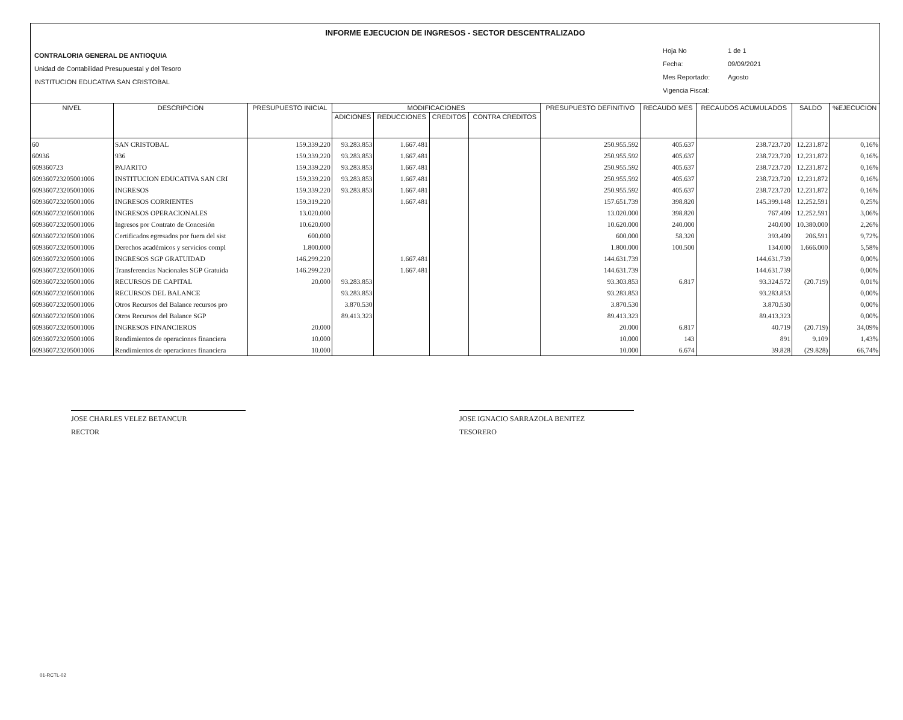INFORME EJECUCION DE INGRESOS - SECTOR DESCENTRALIZADO
CONTRALORIA GENERAL DE ANTIOQUIA
Unidad de Contabilidad Presupuestal y del Tesoro
INSTITUCION EDUCATIVA SAN CRISTOBAL
Hoja No 1 de 1
Fecha: 09/09/2021
Mes Reportado: Agosto
Vigencia Fiscal:
| NIVEL | DESCRIPCION | PRESUPUESTO INICIAL | MODIFICACIONES | | | | PRESUPUESTO DEFINITIVO | RECAUDO MES | RECAUDOS ACUMULADOS | SALDO | %EJECUCION |
| --- | --- | --- | --- | --- | --- | --- | --- | --- | --- | --- | --- |
| | | | ADICIONES | REDUCCIONES | CREDITOS | CONTRA CREDITOS | | | | | |
| 60 | SAN CRISTOBAL | 159.339.220 | 93.283.853 | 1.667.481 | | | 250.955.592 | 405.637 | 238.723.720 | 12.231.872 | 0,16% |
| 60936 | 936 | 159.339.220 | 93.283.853 | 1.667.481 | | | 250.955.592 | 405.637 | 238.723.720 | 12.231.872 | 0,16% |
| 609360723 | PAJARITO | 159.339.220 | 93.283.853 | 1.667.481 | | | 250.955.592 | 405.637 | 238.723.720 | 12.231.872 | 0,16% |
| 609360723205001006 | INSTITUCION EDUCATIVA SAN CRI | 159.339.220 | 93.283.853 | 1.667.481 | | | 250.955.592 | 405.637 | 238.723.720 | 12.231.872 | 0,16% |
| 609360723205001006 | INGRESOS | 159.339.220 | 93.283.853 | 1.667.481 | | | 250.955.592 | 405.637 | 238.723.720 | 12.231.872 | 0,16% |
| 609360723205001006 | INGRESOS CORRIENTES | 159.319.220 | | 1.667.481 | | | 157.651.739 | 398.820 | 145.399.148 | 12.252.591 | 0,25% |
| 609360723205001006 | INGRESOS OPERACIONALES | 13.020.000 | | | | | 13.020.000 | 398.820 | 767.409 | 12.252.591 | 3,06% |
| 609360723205001006 | Ingresos por Contrato de Concesión | 10.620.000 | | | | | 10.620.000 | 240.000 | 240.000 | 10.380.000 | 2,26% |
| 609360723205001006 | Certificados egresados por fuera del sist | 600.000 | | | | | 600.000 | 58.320 | 393.409 | 206.591 | 9,72% |
| 609360723205001006 | Derechos académicos y servicios compl | 1.800.000 | | | | | 1.800.000 | 100.500 | 134.000 | 1.666.000 | 5,58% |
| 609360723205001006 | INGRESOS SGP GRATUIDAD | 146.299.220 | | 1.667.481 | | | 144.631.739 | | 144.631.739 | | 0,00% |
| 609360723205001006 | Transferencias Nacionales SGP Gratuida | 146.299.220 | | 1.667.481 | | | 144.631.739 | | 144.631.739 | | 0,00% |
| 609360723205001006 | RECURSOS DE CAPITAL | 20.000 | 93.283.853 | | | | 93.303.853 | 6.817 | 93.324.572 | (20.719) | 0,01% |
| 609360723205001006 | RECURSOS DEL BALANCE | | 93.283.853 | | | | 93.283.853 | | 93.283.853 | | 0,00% |
| 609360723205001006 | Otros Recursos del Balance recursos pro | | 3.870.530 | | | | 3.870.530 | | 3.870.530 | | 0,00% |
| 609360723205001006 | Otros Recursos del Balance SGP | | 89.413.323 | | | | 89.413.323 | | 89.413.323 | | 0,00% |
| 609360723205001006 | INGRESOS FINANCIEROS | 20.000 | | | | | 20.000 | 6.817 | 40.719 | (20.719) | 34,09% |
| 609360723205001006 | Rendimientos de operaciones financiera | 10.000 | | | | | 10.000 | 143 | 891 | 9.109 | 1,43% |
| 609360723205001006 | Rendimientos de operaciones financiera | 10.000 | | | | | 10.000 | 6.674 | 39.828 | (29.828) | 66,74% |
JOSE CHARLES VELEZ BETANCUR
RECTOR
JOSE IGNACIO SARRAZOLA BENITEZ
TESORERO
01-RCTL-02